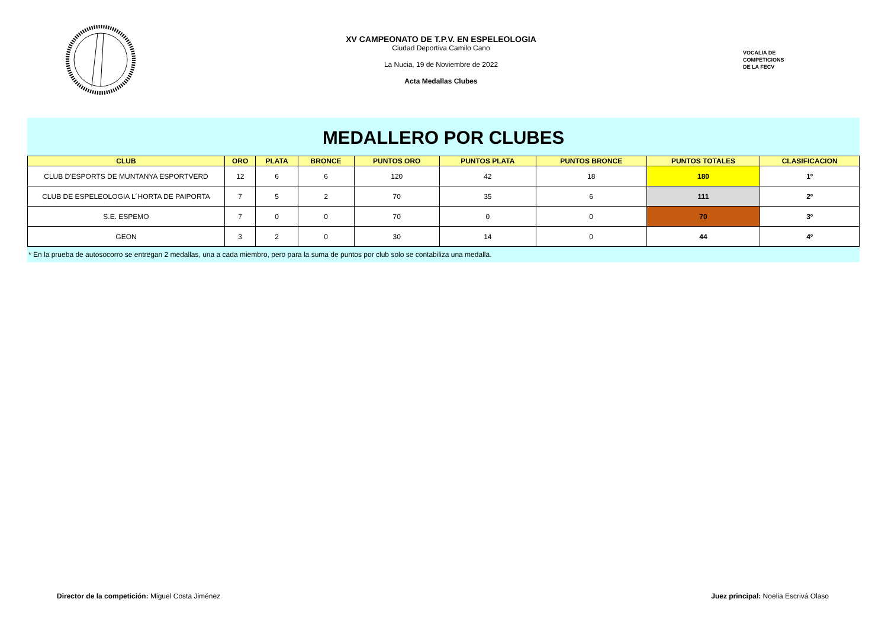XV CAMPEONATO DE T.P.V. EN ESPELEOLOGIA
Ciudad Deportiva Camilo Cano
La Nucia, 19 de Noviembre de 2022
Acta Medallas Clubes
VOCALIA DE
COMPETICIONS
DE LA FECV
MEDALLERO POR CLUBES
| CLUB | ORO | PLATA | BRONCE | PUNTOS ORO | PUNTOS PLATA | PUNTOS BRONCE | PUNTOS TOTALES | CLASIFICACION |
| --- | --- | --- | --- | --- | --- | --- | --- | --- |
| CLUB D'ESPORTS DE MUNTANYA ESPORTVERD | 12 | 6 | 6 | 120 | 42 | 18 | 180 | 1º |
| CLUB DE ESPELEOLOGIA L´HORTA DE PAIPORTA | 7 | 5 | 2 | 70 | 35 | 6 | 111 | 2º |
| S.E. ESPEMO | 7 | 0 | 0 | 70 | 0 | 0 | 70 | 3º |
| GEON | 3 | 2 | 0 | 30 | 14 | 0 | 44 | 4º |
* En la prueba de autosocorro se entregan 2 medallas, una a cada miembro, pero para la suma de puntos por club solo se contabiliza una medalla.
Director de la competición: Miguel Costa Jiménez
Juez principal: Noelia Escrivá Olaso